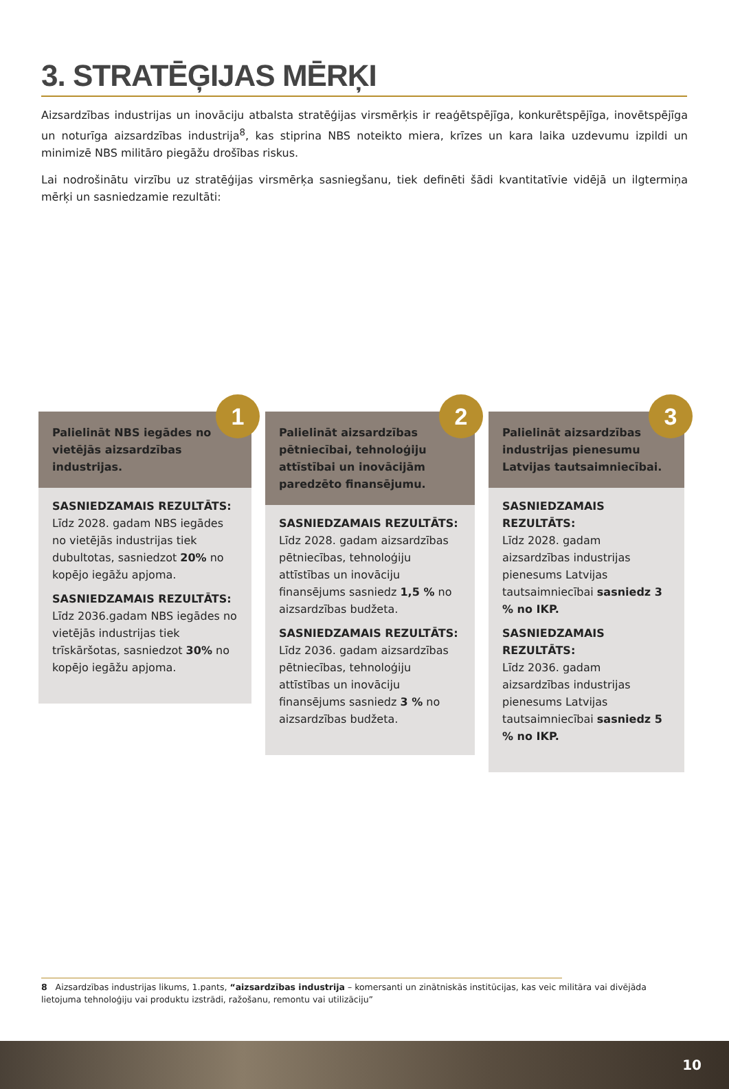3. STRATĒĢIJAS MĒRĶI
Aizsardzības industrijas un inovāciju atbalsta stratēģijas virsmērķis ir reaģētspējīga, konkurētspējīga, inovētspējīga un noturīga aizsardzības industrija<sup>8</sup>, kas stiprina NBS noteikto miera, krīzes un kara laika uzdevumu izpildi un minimizē NBS militāro piegāžu drošības riskus.
Lai nodrošinātu virzību uz stratēģijas virsmērķa sasniegšanu, tiek definēti šādi kvantitatīvie vidējā un ilgtermiņa mērķi un sasniedzamie rezultāti:
1
Palielināt NBS iegādes no vietējās aizsardzības industrijas.
SASNIEDZAMAIS REZULTĀTS:
Līdz 2028. gadam NBS iegādes no vietējās industrijas tiek dubultotas, sasniedzot 20% no kopējo iegāžu apjoma.
SASNIEDZAMAIS REZULTĀTS:
Līdz 2036.gadam NBS iegādes no vietējās industrijas tiek trīskāršotas, sasniedzot 30% no kopējo iegāžu apjoma.
2
Palielināt aizsardzības pētniecībai, tehnoloģiju attīstībai un inovācijām paredzēto finansējumu.
SASNIEDZAMAIS REZULTĀTS:
Līdz 2028. gadam aizsardzības pētniecības, tehnoloģiju attīstības un inovāciju finansējums sasniedz 1,5 % no aizsardzības budžeta.
SASNIEDZAMAIS REZULTĀTS:
Līdz 2036. gadam aizsardzības pētniecības, tehnoloģiju attīstības un inovāciju finansējums sasniedz 3 % no aizsardzības budžeta.
3
Palielināt aizsardzības industrijas pienesumu Latvijas tautsaimniecībai.
SASNIEDZAMAIS REZULTĀTS:
Līdz 2028. gadam aizsardzības industrijas pienesums Latvijas tautsaimniecībai sasniedz 3 % no IKP.
SASNIEDZAMAIS REZULTĀTS:
Līdz 2036. gadam aizsardzības industrijas pienesums Latvijas tautsaimniecībai sasniedz 5 % no IKP.
8 Aizsardzības industrijas likums, 1.pants, “aizsardzības industrija – komersanti un zinātniskās institūcijas, kas veic militāra vai divējāda lietojuma tehnoloģiju vai produktu izstrādi, ražošanu, remontu vai utilizāciju”
10